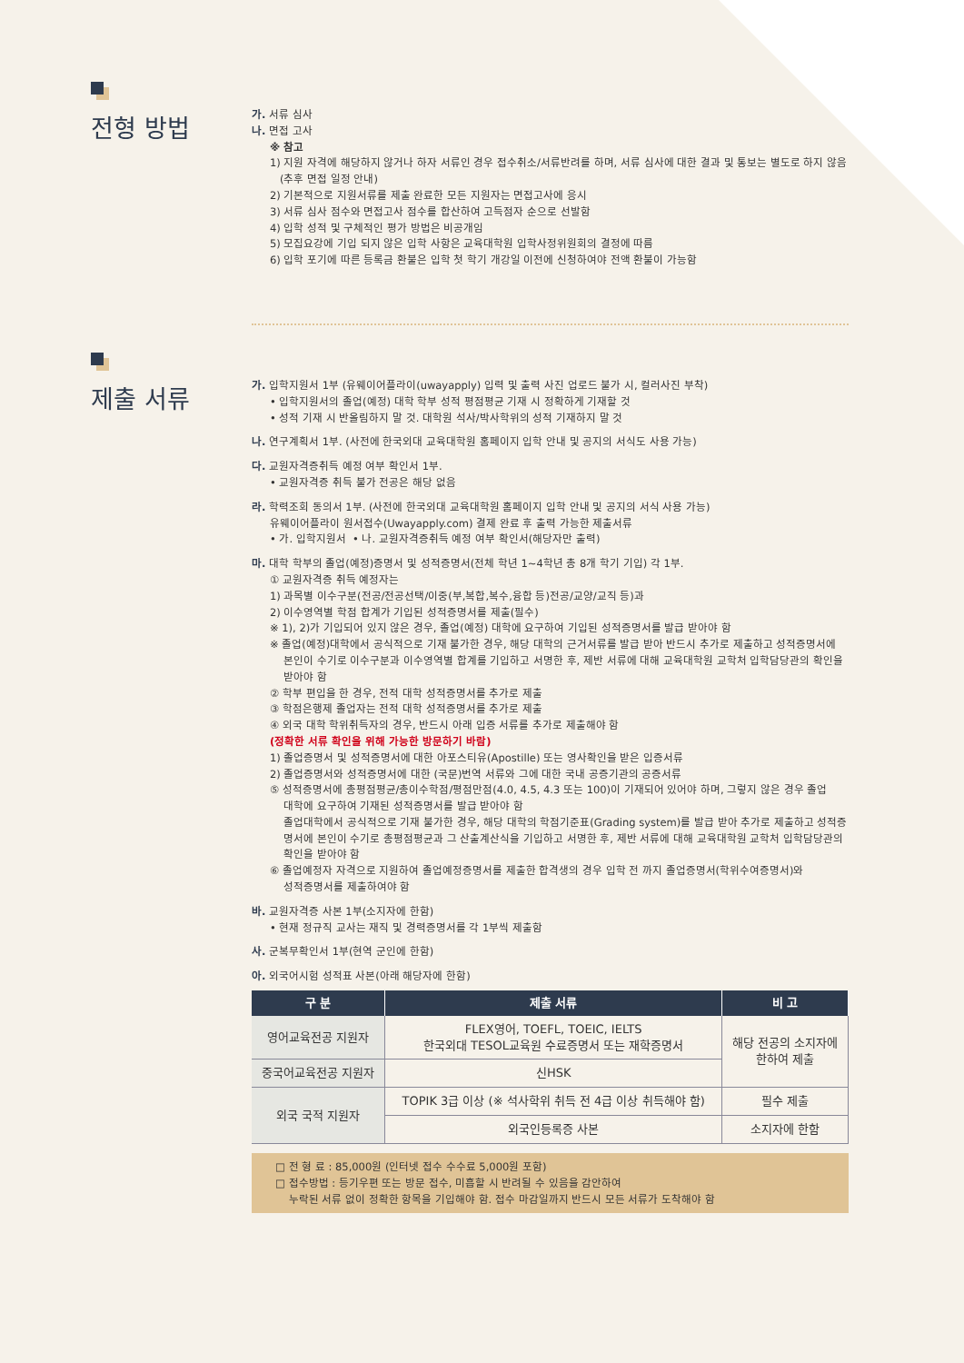전형 방법
가. 서류 심사
나. 면접 고사
※ 참고
1) 지원 자격에 해당하지 않거나 하자 서류인 경우 접수취소/서류반려를 하며, 서류 심사에 대한 결과 및 통보는 별도로 하지 않음
(추후 면접 일정 안내)
2) 기본적으로 지원서류를 제출 완료한 모든 지원자는 면접고사에 응시
3) 서류 심사 점수와 면접고사 점수를 합산하여 고득점자 순으로 선발함
4) 입학 성적 및 구체적인 평가 방법은 비공개임
5) 모집요강에 기입 되지 않은 입학 사항은 교육대학원 입학사정위원회의 결정에 따름
6) 입학 포기에 따른 등록금 환불은 입학 첫 학기 개강일 이전에 신청하여야 전액 환불이 가능함
제출 서류
가. 입학지원서 1부 (유웨이어플라이(uwayapply) 입력 및 출력 사진 업로드 불가 시, 컬러사진 부착)
• 입학지원서의 졸업(예정) 대학 학부 성적 평점평균 기재 시 정확하게 기재할 것
• 성적 기재 시 반올림하지 말 것. 대학원 석사/박사학위의 성적 기재하지 말 것
나. 연구계획서 1부. (사전에 한국외대 교육대학원 홈페이지 입학 안내 및 공지의 서식도 사용 가능)
다. 교원자격증취득 예정 여부 확인서 1부.
• 교원자격증 취득 불가 전공은 해당 없음
라. 학력조회 동의서 1부. (사전에 한국외대 교육대학원 홈페이지 입학 안내 및 공지의 서식 사용 가능)
유웨이어플라이 원서접수(Uwayapply.com) 결제 완료 후 출력 가능한 제출서류
• 가. 입학지원서 • 나. 교원자격증취득 예정 여부 확인서(해당자만 출력)
마. 대학 학부의 졸업(예정)증명서 및 성적증명서(전체 학년 1~4학년 총 8개 학기 기입) 각 1부.
① 교원자격증 취득 예정자는
1) 과목별 이수구분(전공/전공선택/이중(부,복합,복수,융합 등)전공/교양/교직 등)과
2) 이수영역별 학점 합계가 기입된 성적증명서를 제출(필수)
※ 1), 2)가 기입되어 있지 않은 경우, 졸업(예정) 대학에 요구하여 기입된 성적증명서를 발급 받아야 함
※ 졸업(예정)대학에서 공식적으로 기재 불가한 경우, 해당 대학의 근거서류를 발급 받아 반드시 추가로 제출하고 성적증명서에
본인이 수기로 이수구분과 이수영역별 합계를 기입하고 서명한 후, 제반 서류에 대해 교육대학원 교학처 입학담당관의 확인을 받아야 함
② 학부 편입을 한 경우, 전적 대학 성적증명서를 추가로 제출
③ 학점은행제 졸업자는 전적 대학 성적증명서를 추가로 제출
④ 외국 대학 학위취득자의 경우, 반드시 아래 입증 서류를 추가로 제출해야 함
(정확한 서류 확인을 위해 가능한 방문하기 바람)
1) 졸업증명서 및 성적증명서에 대한 아포스티유(Apostille) 또는 영사확인을 받은 입증서류
2) 졸업증명서와 성적증명서에 대한 (국문)번역 서류와 그에 대한 국내 공증기관의 공증서류
⑤ 성적증명서에 총평점평균/총이수학점/평점만점(4.0, 4.5, 4.3 또는 100)이 기재되어 있어야 하며, 그렇지 않은 경우 졸업
대학에 요구하여 기재된 성적증명서를 발급 받아야 함
졸업대학에서 공식적으로 기재 불가한 경우, 해당 대학의 학점기준표(Grading system)를 발급 받아 추가로 제출하고 성적증명서에 본인이 수기로 총평점평균과 그 산출계산식을 기입하고 서명한 후, 제반 서류에 대해 교육대학원 교학처 입학담당관의 확인을 받아야 함
⑥ 졸업예정자 자격으로 지원하여 졸업예정증명서를 제출한 합격생의 경우 입학 전 까지 졸업증명서(학위수여증명서)와
성적증명서를 제출하여야 함
바. 교원자격증 사본 1부(소지자에 한함)
• 현재 정규직 교사는 재직 및 경력증명서를 각 1부씩 제출함
사. 군복무확인서 1부(현역 군인에 한함)
아. 외국어시험 성적표 사본(아래 해당자에 한함)
| 구 분 | 제출 서류 | 비 고 |
| --- | --- | --- |
| 영어교육전공 지원자 | FLEX영어, TOEFL, TOEIC, IELTS 한국외대 TESOL교육원 수료증명서 또는 재학증명서 | 해당 전공의 소지자에 한하여 제출 |
| 중국어교육전공 지원자 | 신HSK | |
| 외국 국적 지원자 | TOPIK 3급 이상 (※ 석사학위 취득 전 4급 이상 취득해야 함) | 필수 제출 |
| | 외국인등록증 사본 | 소지자에 한함 |
□ 전 형 료 : 85,000원 (인터넷 접수 수수료 5,000원 포함)
□ 접수방법 : 등기우편 또는 방문 접수, 미흡할 시 반려될 수 있음을 감안하여
누락된 서류 없이 정확한 항목을 기입해야 함. 접수 마감일까지 반드시 모든 서류가 도착해야 함